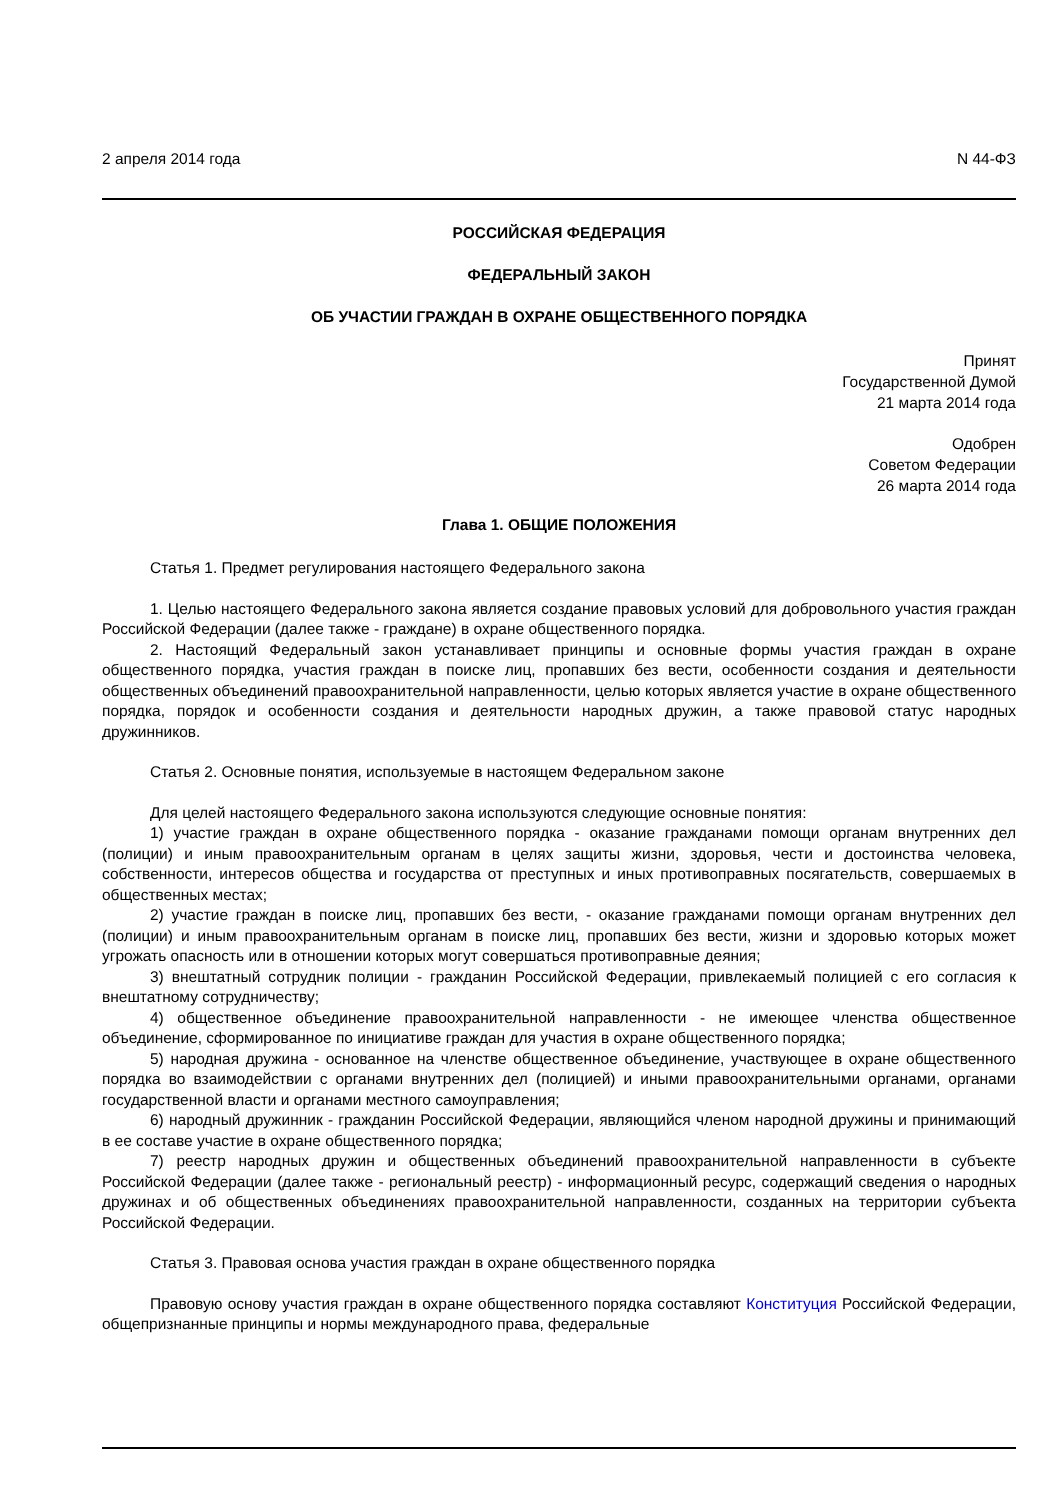2 апреля 2014 года N 44-ФЗ
РОССИЙСКАЯ ФЕДЕРАЦИЯ
ФЕДЕРАЛЬНЫЙ ЗАКОН
ОБ УЧАСТИИ ГРАЖДАН В ОХРАНЕ ОБЩЕСТВЕННОГО ПОРЯДКА
Принят
Государственной Думой
21 марта 2014 года
Одобрен
Советом Федерации
26 марта 2014 года
Глава 1. ОБЩИЕ ПОЛОЖЕНИЯ
Статья 1. Предмет регулирования настоящего Федерального закона
1. Целью настоящего Федерального закона является создание правовых условий для добровольного участия граждан Российской Федерации (далее также - граждане) в охране общественного порядка.
2. Настоящий Федеральный закон устанавливает принципы и основные формы участия граждан в охране общественного порядка, участия граждан в поиске лиц, пропавших без вести, особенности создания и деятельности общественных объединений правоохранительной направленности, целью которых является участие в охране общественного порядка, порядок и особенности создания и деятельности народных дружин, а также правовой статус народных дружинников.
Статья 2. Основные понятия, используемые в настоящем Федеральном законе
Для целей настоящего Федерального закона используются следующие основные понятия:
1) участие граждан в охране общественного порядка - оказание гражданами помощи органам внутренних дел (полиции) и иным правоохранительным органам в целях защиты жизни, здоровья, чести и достоинства человека, собственности, интересов общества и государства от преступных и иных противоправных посягательств, совершаемых в общественных местах;
2) участие граждан в поиске лиц, пропавших без вести, - оказание гражданами помощи органам внутренних дел (полиции) и иным правоохранительным органам в поиске лиц, пропавших без вести, жизни и здоровью которых может угрожать опасность или в отношении которых могут совершаться противоправные деяния;
3) внештатный сотрудник полиции - гражданин Российской Федерации, привлекаемый полицией с его согласия к внештатному сотрудничеству;
4) общественное объединение правоохранительной направленности - не имеющее членства общественное объединение, сформированное по инициативе граждан для участия в охране общественного порядка;
5) народная дружина - основанное на членстве общественное объединение, участвующее в охране общественного порядка во взаимодействии с органами внутренних дел (полицией) и иными правоохранительными органами, органами государственной власти и органами местного самоуправления;
6) народный дружинник - гражданин Российской Федерации, являющийся членом народной дружины и принимающий в ее составе участие в охране общественного порядка;
7) реестр народных дружин и общественных объединений правоохранительной направленности в субъекте Российской Федерации (далее также - региональный реестр) - информационный ресурс, содержащий сведения о народных дружинах и об общественных объединениях правоохранительной направленности, созданных на территории субъекта Российской Федерации.
Статья 3. Правовая основа участия граждан в охране общественного порядка
Правовую основу участия граждан в охране общественного порядка составляют Конституция Российской Федерации, общепризнанные принципы и нормы международного права, федеральные